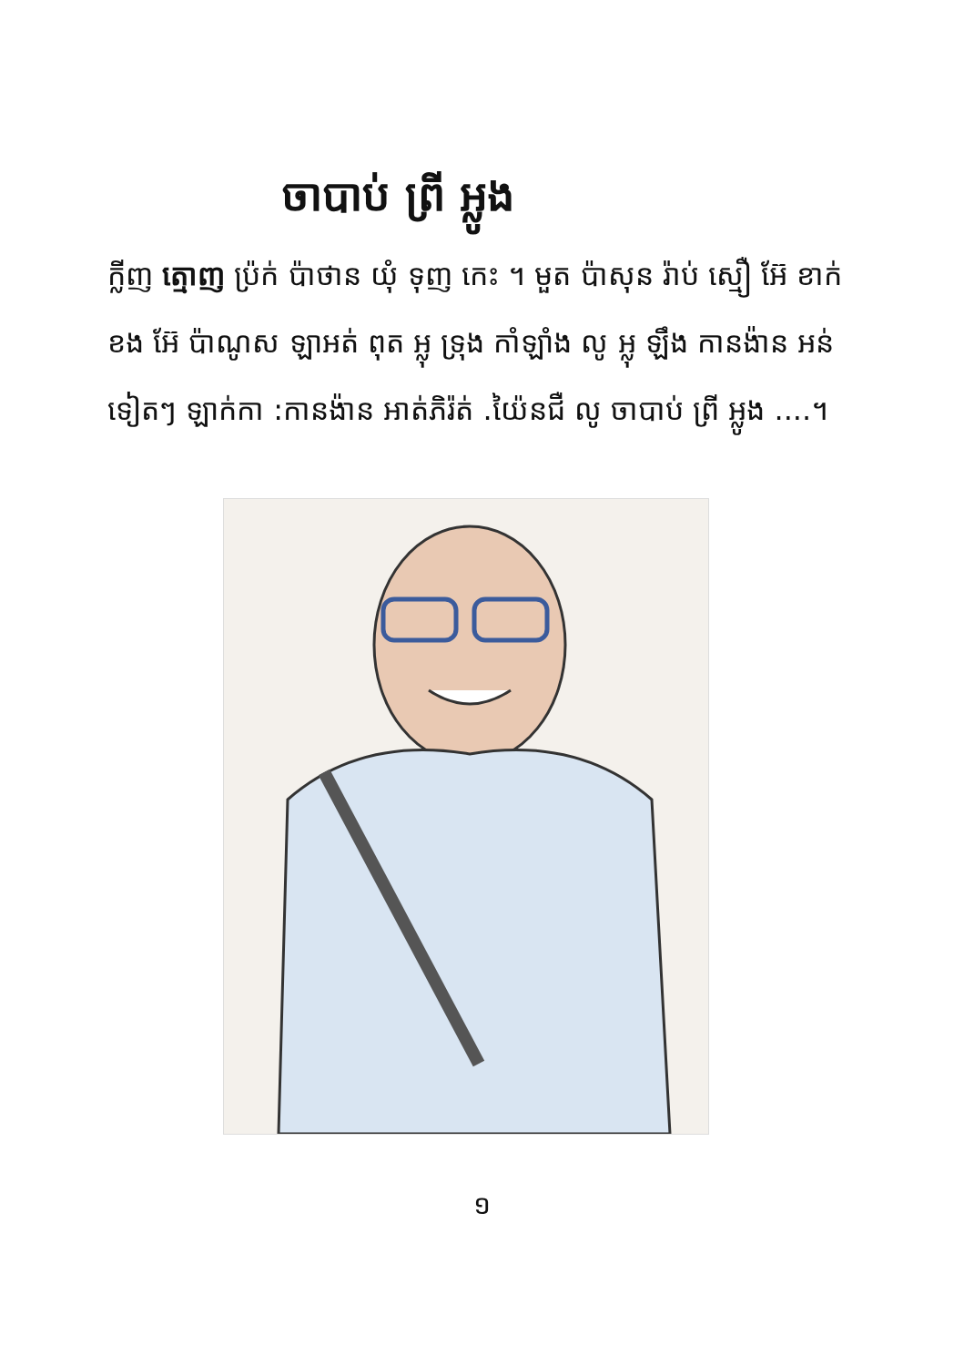ចាបាប់ ព្រី អ្លូង
ក្លីញ ត្មោញ ប្រ៉ក់ ប៉ាថាន យុំ ទុញ កេះ ។ មួត ប៉ាសុន រ៉ាប់ ស្មឿ អ៊ែ ខាក់ ខង អ៊ែ ប៉ាណូស ឡាអត់ ពុត អ្លុ ទ្រុង កាំឡាំង លូ អ្លុ ឡឹង កានង៉ាន អន់ទៀត​ៗ ឡាក់កា :កានង៉ាន អាត់ភិរ៉ត់ .យ៉ៃនជឺ លូ ចាបាប់ ព្រី អ្លូង ....។
១